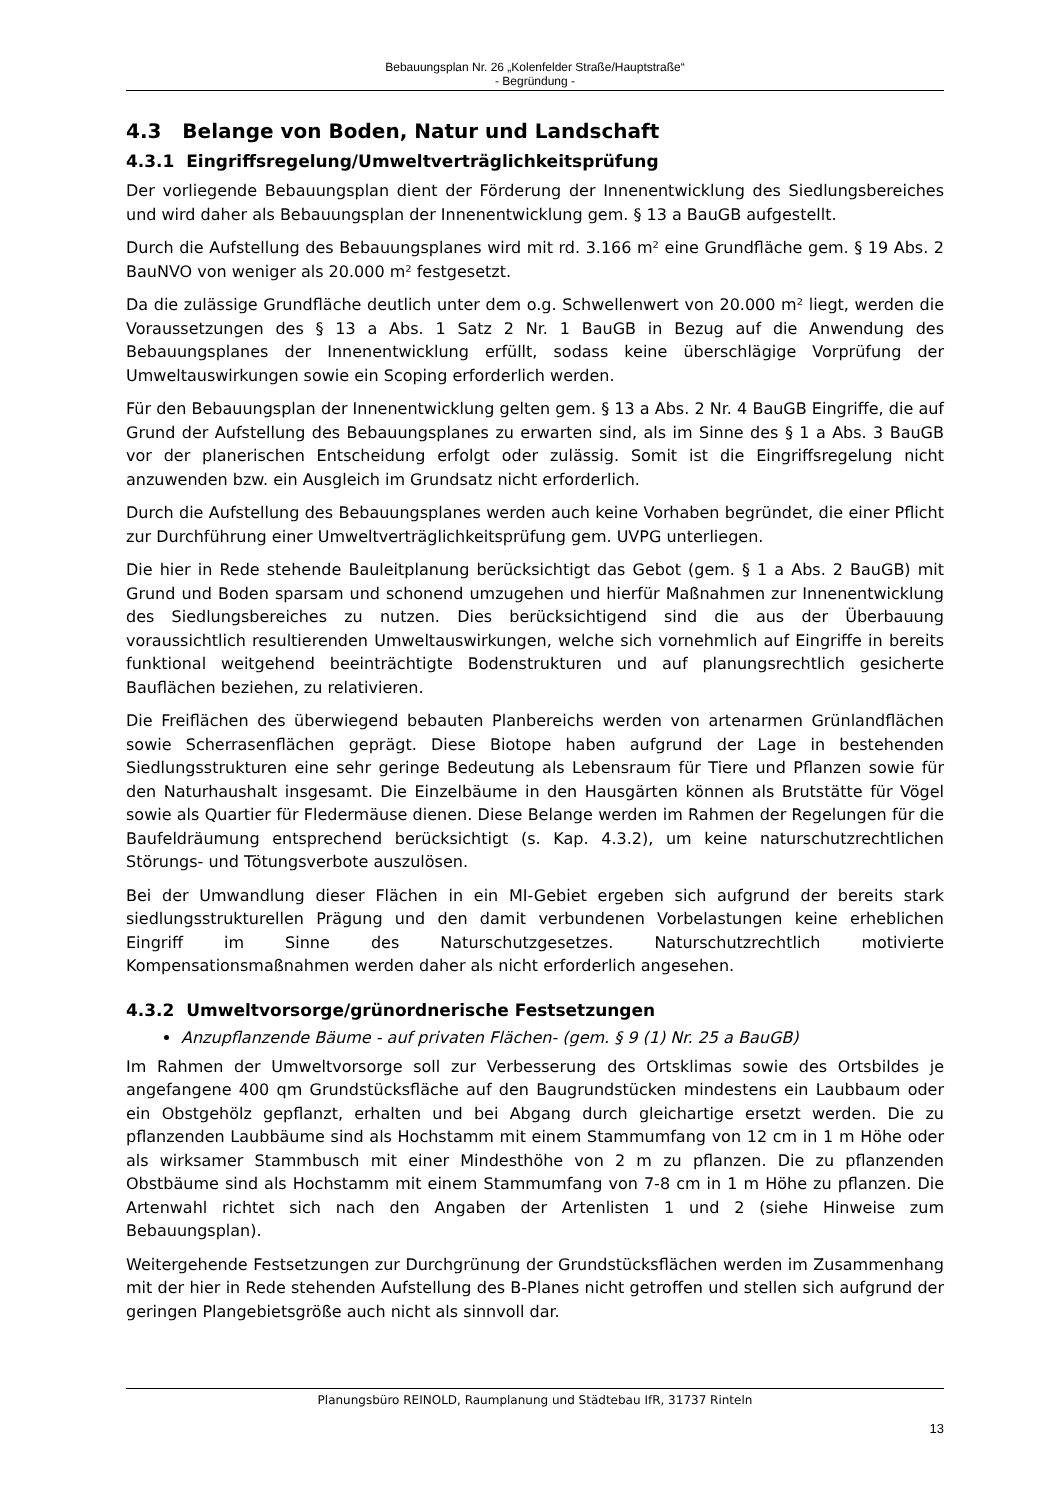Bebauungsplan Nr. 26 „Kolenfelder Straße/Hauptstraße“
- Begründung -
4.3 Belange von Boden, Natur und Landschaft
4.3.1 Eingriffsregelung/Umweltverträglichkeitsprüfung
Der vorliegende Bebauungsplan dient der Förderung der Innenentwicklung des Siedlungsbereiches und wird daher als Bebauungsplan der Innenentwicklung gem. § 13 a BauGB aufgestellt.
Durch die Aufstellung des Bebauungsplanes wird mit rd. 3.166 m² eine Grundfläche gem. § 19 Abs. 2 BauNVO von weniger als 20.000 m² festgesetzt.
Da die zulässige Grundfläche deutlich unter dem o.g. Schwellenwert von 20.000 m² liegt, werden die Voraussetzungen des § 13 a Abs. 1 Satz 2 Nr. 1 BauGB in Bezug auf die Anwendung des Bebauungsplanes der Innenentwicklung erfüllt, sodass keine überschlägige Vorprüfung der Umweltauswirkungen sowie ein Scoping erforderlich werden.
Für den Bebauungsplan der Innenentwicklung gelten gem. § 13 a Abs. 2 Nr. 4 BauGB Eingriffe, die auf Grund der Aufstellung des Bebauungsplanes zu erwarten sind, als im Sinne des § 1 a Abs. 3 BauGB vor der planerischen Entscheidung erfolgt oder zulässig. Somit ist die Eingriffsregelung nicht anzuwenden bzw. ein Ausgleich im Grundsatz nicht erforderlich.
Durch die Aufstellung des Bebauungsplanes werden auch keine Vorhaben begründet, die einer Pflicht zur Durchführung einer Umweltverträglichkeitsprüfung gem. UVPG unterliegen.
Die hier in Rede stehende Bauleitplanung berücksichtigt das Gebot (gem. § 1 a Abs. 2 BauGB) mit Grund und Boden sparsam und schonend umzugehen und hierfür Maßnahmen zur Innenentwicklung des Siedlungsbereiches zu nutzen. Dies berücksichtigend sind die aus der Überbauung voraussichtlich resultierenden Umweltauswirkungen, welche sich vornehmlich auf Eingriffe in bereits funktional weitgehend beeinträchtigte Bodenstrukturen und auf planungsrechtlich gesicherte Bauflächen beziehen, zu relativieren.
Die Freiflächen des überwiegend bebauten Planbereichs werden von artenarmen Grünlandflächen sowie Scherrasenflächen geprägt. Diese Biotope haben aufgrund der Lage in bestehenden Siedlungsstrukturen eine sehr geringe Bedeutung als Lebensraum für Tiere und Pflanzen sowie für den Naturhaushalt insgesamt. Die Einzelbäume in den Hausgärten können als Brutstätte für Vögel sowie als Quartier für Fledermäuse dienen. Diese Belange werden im Rahmen der Regelungen für die Baufeldräumung entsprechend berücksichtigt (s. Kap. 4.3.2), um keine naturschutzrechtlichen Störungs- und Tötungsverbote auszulösen.
Bei der Umwandlung dieser Flächen in ein MI-Gebiet ergeben sich aufgrund der bereits stark siedlungsstrukturellen Prägung und den damit verbundenen Vorbelastungen keine erheblichen Eingriff im Sinne des Naturschutzgesetzes. Naturschutzrechtlich motivierte Kompensationsmaßnahmen werden daher als nicht erforderlich angesehen.
4.3.2 Umweltvorsorge/grünordnerische Festsetzungen
Anzupflanzende Bäume - auf privaten Flächen- (gem. § 9 (1) Nr. 25 a BauGB)
Im Rahmen der Umweltvorsorge soll zur Verbesserung des Ortsklimas sowie des Ortsbildes je angefangene 400 qm Grundstücksfläche auf den Baugrundstücken mindestens ein Laubbaum oder ein Obstgehölz gepflanzt, erhalten und bei Abgang durch gleichartige ersetzt werden. Die zu pflanzenden Laubbäume sind als Hochstamm mit einem Stammumfang von 12 cm in 1 m Höhe oder als wirksamer Stammbusch mit einer Mindesthöhe von 2 m zu pflanzen. Die zu pflanzenden Obstbäume sind als Hochstamm mit einem Stammumfang von 7-8 cm in 1 m Höhe zu pflanzen. Die Artenwahl richtet sich nach den Angaben der Artenlisten 1 und 2 (siehe Hinweise zum Bebauungsplan).
Weitergehende Festsetzungen zur Durchgrünung der Grundstücksflächen werden im Zusammenhang mit der hier in Rede stehenden Aufstellung des B-Planes nicht getroffen und stellen sich aufgrund der geringen Plangebietsgröße auch nicht als sinnvoll dar.
Planungsbüro REINOLD, Raumplanung und Städtebau IfR, 31737 Rinteln
13